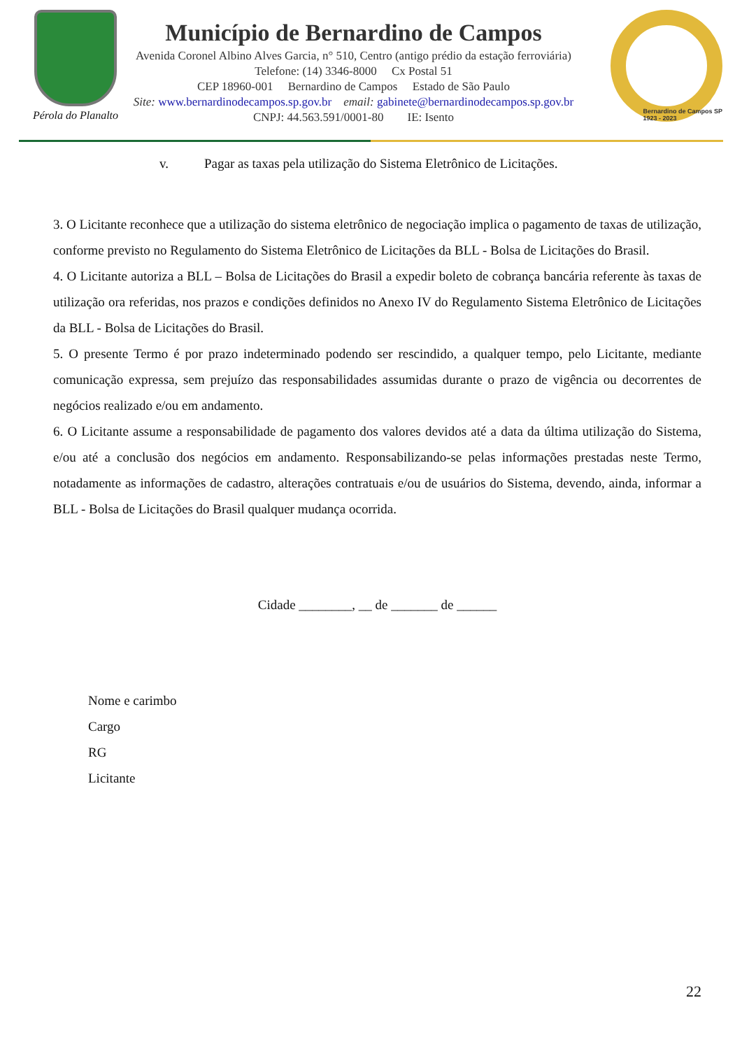Pérola do Planalto
Município de Bernardino de Campos
Avenida Coronel Albino Alves Garcia, n° 510, Centro (antigo prédio da estação ferroviária)
Telefone: (14) 3346-8000 Cx Postal 51
CEP 18960-001 Bernardino de Campos Estado de São Paulo
Site: www.bernardinodecampos.sp.gov.br email: gabinete@bernardinodecampos.sp.gov.br
CNPJ: 44.563.591/0001-80 IE: Isento
Bernardino de Campos SP
1923 - 2023
v. Pagar as taxas pela utilização do Sistema Eletrônico de Licitações.
3. O Licitante reconhece que a utilização do sistema eletrônico de negociação implica o pagamento de taxas de utilização, conforme previsto no Regulamento do Sistema Eletrônico de Licitações da BLL - Bolsa de Licitações do Brasil.
4. O Licitante autoriza a BLL – Bolsa de Licitações do Brasil a expedir boleto de cobrança bancária referente às taxas de utilização ora referidas, nos prazos e condições definidos no Anexo IV do Regulamento Sistema Eletrônico de Licitações da BLL - Bolsa de Licitações do Brasil.
5. O presente Termo é por prazo indeterminado podendo ser rescindido, a qualquer tempo, pelo Licitante, mediante comunicação expressa, sem prejuízo das responsabilidades assumidas durante o prazo de vigência ou decorrentes de negócios realizado e/ou em andamento.
6. O Licitante assume a responsabilidade de pagamento dos valores devidos até a data da última utilização do Sistema, e/ou até a conclusão dos negócios em andamento. Responsabilizando-se pelas informações prestadas neste Termo, notadamente as informações de cadastro, alterações contratuais e/ou de usuários do Sistema, devendo, ainda, informar a BLL - Bolsa de Licitações do Brasil qualquer mudança ocorrida.
Cidade ________, __ de _______ de ______
Nome e carimbo
Cargo
RG
Licitante
22